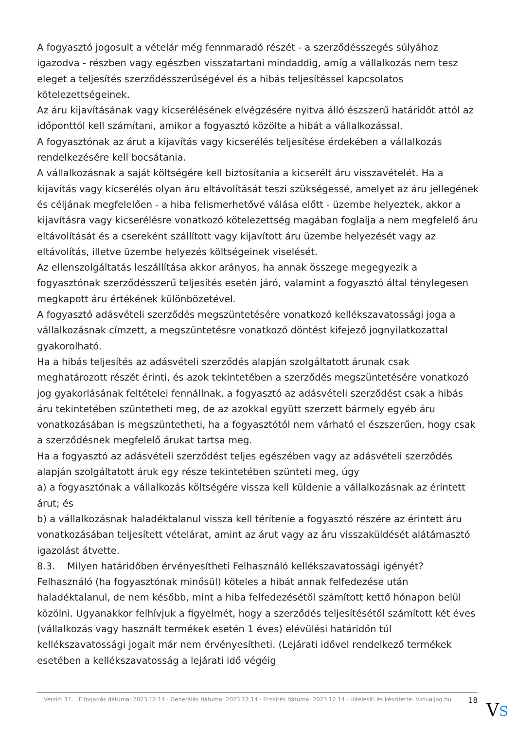A fogyasztó jogosult a vételár még fennmaradó részét - a szerződésszegés súlyához igazodva - részben vagy egészben visszatartani mindaddig, amíg a vállalkozás nem tesz eleget a teljesítés szerződésszerűségével és a hibás teljesítéssel kapcsolatos kötelezettségeinek.
Az áru kijavításának vagy kicserélésének elvégzésére nyitva álló észszerű határidőt attól az időponttól kell számítani, amikor a fogyasztó közölte a hibát a vállalkozással.
A fogyasztónak az árut a kijavítás vagy kicserélés teljesítése érdekében a vállalkozás rendelkezésére kell bocsátania.
A vállalkozásnak a saját költségére kell biztosítania a kicserélt áru visszavételét. Ha a kijavítás vagy kicserélés olyan áru eltávolítását teszi szükségessé, amelyet az áru jellegének és céljának megfelelően - a hiba felismerhetővé válása előtt - üzembe helyeztek, akkor a kijavításra vagy kicserélésre vonatkozó kötelezettség magában foglalja a nem megfelelő áru eltávolítását és a csereként szállított vagy kijavított áru üzembe helyezését vagy az eltávolítás, illetve üzembe helyezés költségeinek viselését.
Az ellenszolgáltatás leszállítása akkor arányos, ha annak összege megegyezik a fogyasztónak szerződésszerű teljesítés esetén járó, valamint a fogyasztó által ténylegesen megkapott áru értékének különbözetével.
A fogyasztó adásvételi szerződés megszüntetésére vonatkozó kellékszavatossági joga a vállalkozásnak címzett, a megszüntetésre vonatkozó döntést kifejező jognyilatkozattal gyakorolható.
Ha a hibás teljesítés az adásvételi szerződés alapján szolgáltatott árunak csak meghatározott részét érinti, és azok tekintetében a szerződés megszüntetésére vonatkozó jog gyakorlásának feltételei fennállnak, a fogyasztó az adásvételi szerződést csak a hibás áru tekintetében szüntetheti meg, de az azokkal együtt szerzett bármely egyéb áru vonatkozásában is megszüntetheti, ha a fogyasztótól nem várható el észszerűen, hogy csak a szerződésnek megfelelő árukat tartsa meg.
Ha a fogyasztó az adásvételi szerződést teljes egészében vagy az adásvételi szerződés alapján szolgáltatott áruk egy része tekintetében szünteti meg, úgy
a) a fogyasztónak a vállalkozás költségére vissza kell küldenie a vállalkozásnak az érintett árut; és
b) a vállalkozásnak haladéktalanul vissza kell térítenie a fogyasztó részére az érintett áru vonatkozásában teljesített vételárat, amint az árut vagy az áru visszaküldését alátámasztó igazolást átvette.
8.3. Milyen határidőben érvényesítheti Felhasználó kellékszavatossági igényét?
Felhasználó (ha fogyasztónak minősül) köteles a hibát annak felfedezése után haladéktalanul, de nem később, mint a hiba felfedezésétől számított kettő hónapon belül közölni. Ugyanakkor felhívjuk a figyelmét, hogy a szerződés teljesítésétől számított két éves (vállalkozás vagy használt termékek esetén 1 éves) elévülési határidőn túl kellékszavatossági jogait már nem érvényesítheti. (Lejárati idővel rendelkező termékek esetében a kellékszavatosság a lejárati idő végéig
Verzió: 11. · Elfogadás dátuma: 2023.12.14 · Generálás dátuma: 2023.12.14 · Frissítés dátuma: 2023.12.14 · Hitelesíti és készítette: Virtualjog.hu
18
VS